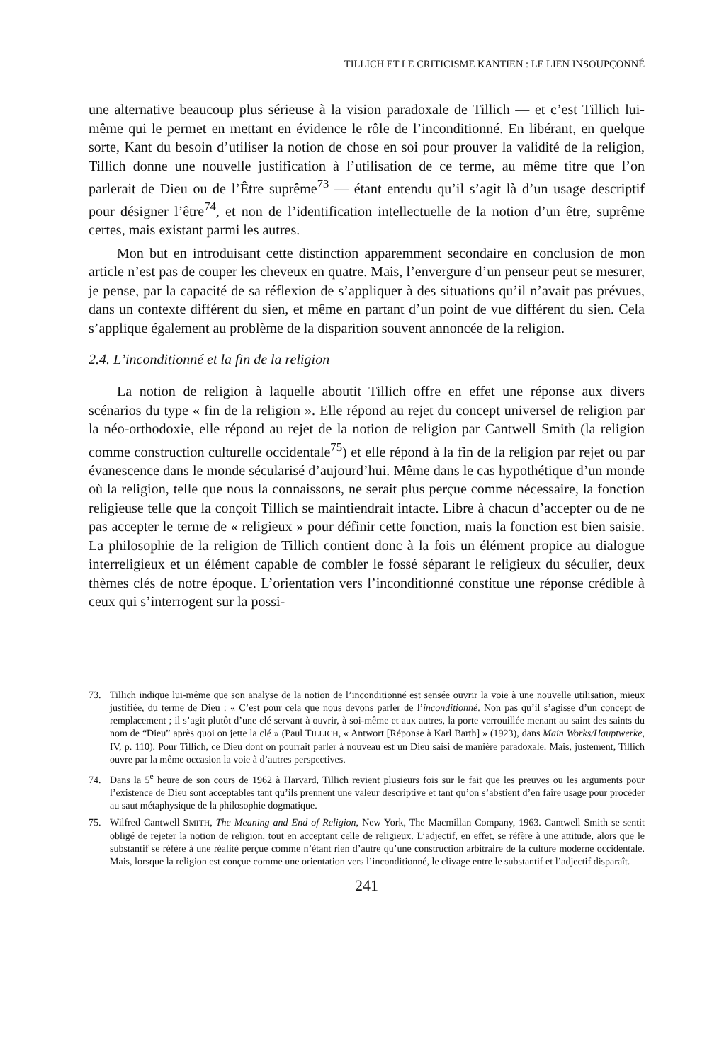TILLICH ET LE CRITICISME KANTIEN : LE LIEN INSOUPÇONNÉ
une alternative beaucoup plus sérieuse à la vision paradoxale de Tillich — et c’est Tillich lui-même qui le permet en mettant en évidence le rôle de l’inconditionné. En libérant, en quelque sorte, Kant du besoin d’utiliser la notion de chose en soi pour prouver la validité de la religion, Tillich donne une nouvelle justification à l’utilisation de ce terme, au même titre que l’on parlerait de Dieu ou de l’Être suprême<sup>73</sup> — étant entendu qu’il s’agit là d’un usage descriptif pour désigner l’être<sup>74</sup>, et non de l’identification intellectuelle de la notion d’un être, suprême certes, mais existant parmi les autres.
Mon but en introduisant cette distinction apparemment secondaire en conclusion de mon article n’est pas de couper les cheveux en quatre. Mais, l’envergure d’un penseur peut se mesurer, je pense, par la capacité de sa réflexion de s’appliquer à des situations qu’il n’avait pas prévues, dans un contexte différent du sien, et même en partant d’un point de vue différent du sien. Cela s’applique également au problème de la disparition souvent annoncée de la religion.
2.4. L’inconditionné et la fin de la religion
La notion de religion à laquelle aboutit Tillich offre en effet une réponse aux divers scénarios du type « fin de la religion ». Elle répond au rejet du concept universel de religion par la néo-orthodoxie, elle répond au rejet de la notion de religion par Cantwell Smith (la religion comme construction culturelle occidentale<sup>75</sup>) et elle répond à la fin de la religion par rejet ou par évanescence dans le monde sécularisé d’aujourd’hui. Même dans le cas hypothétique d’un monde où la religion, telle que nous la connaissons, ne serait plus perçue comme nécessaire, la fonction religieuse telle que la conçoit Tillich se maintiendrait intacte. Libre à chacun d’accepter ou de ne pas accepter le terme de « religieux » pour définir cette fonction, mais la fonction est bien saisie. La philosophie de la religion de Tillich contient donc à la fois un élément propice au dialogue interreligieux et un élément capable de combler le fossé séparant le religieux du séculier, deux thèmes clés de notre époque. L’orientation vers l’inconditionné constitue une réponse crédible à ceux qui s’interrogent sur la possi-
73. Tillich indique lui-même que son analyse de la notion de l’inconditionné est sensée ouvrir la voie à une nouvelle utilisation, mieux justifiée, du terme de Dieu : « C’est pour cela que nous devons parler de l’inconditionné. Non pas qu’il s’agisse d’un concept de remplacement ; il s’agit plutôt d’une clé servant à ouvrir, à soi-même et aux autres, la porte verrouillée menant au saint des saints du nom de “Dieu” après quoi on jette la clé » (Paul TILLICH, « Antwort [Réponse à Karl Barth] » (1923), dans Main Works/Hauptwerke, IV, p. 110). Pour Tillich, ce Dieu dont on pourrait parler à nouveau est un Dieu saisi de manière paradoxale. Mais, justement, Tillich ouvre par la même occasion la voie à d’autres perspectives.
74. Dans la 5<sup>e</sup> heure de son cours de 1962 à Harvard, Tillich revient plusieurs fois sur le fait que les preuves ou les arguments pour l’existence de Dieu sont acceptables tant qu’ils prennent une valeur descriptive et tant qu’on s’abstient d’en faire usage pour procéder au saut métaphysique de la philosophie dogmatique.
75. Wilfred Cantwell SMITH, The Meaning and End of Religion, New York, The Macmillan Company, 1963. Cantwell Smith se sentit obligé de rejeter la notion de religion, tout en acceptant celle de religieux. L’adjectif, en effet, se réfère à une attitude, alors que le substantif se réfère à une réalité perçue comme n’étant rien d’autre qu’une construction arbitraire de la culture moderne occidentale. Mais, lorsque la religion est conçue comme une orientation vers l’inconditionné, le clivage entre le substantif et l’adjectif disparaît.
241